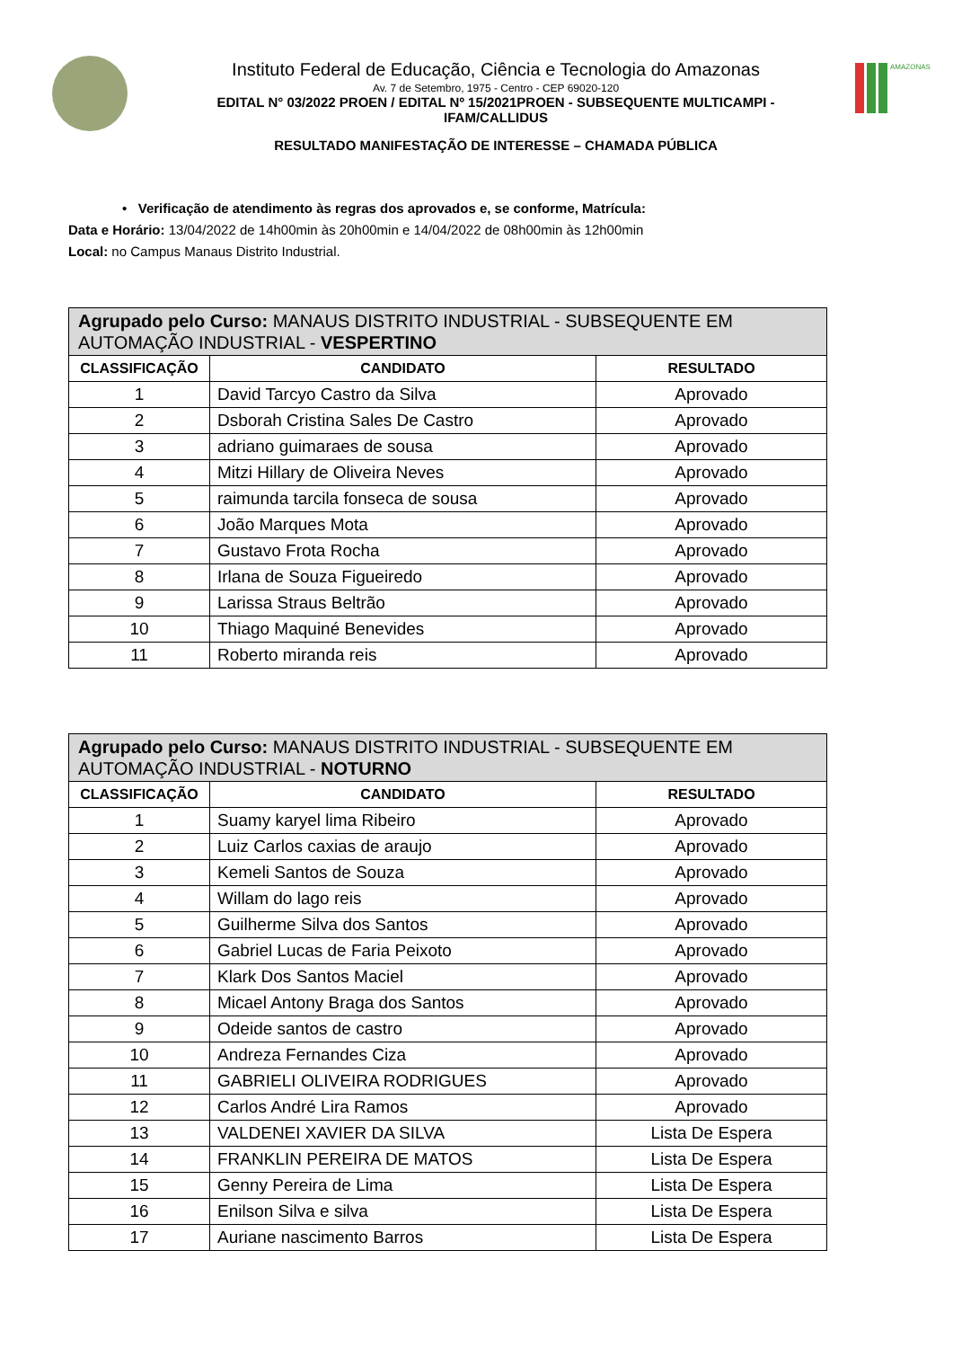Instituto Federal de Educação, Ciência e Tecnologia do Amazonas
Av. 7 de Setembro, 1975 - Centro - CEP 69020-120
EDITAL N° 03/2022 PROEN / EDITAL Nº 15/2021PROEN - SUBSEQUENTE MULTICAMPI - IFAM/CALLIDUS
RESULTADO MANIFESTAÇÃO DE INTERESSE – CHAMADA PÚBLICA
AMAZONAS
• Verificação de atendimento às regras dos aprovados e, se conforme, Matrícula:
Data e Horário: 13/04/2022 de 14h00min às 20h00min e 14/04/2022 de 08h00min às 12h00min
Local: no Campus Manaus Distrito Industrial.
| Agrupado pelo Curso: MANAUS DISTRITO INDUSTRIAL - SUBSEQUENTE EM AUTOMAÇÃO INDUSTRIAL - VESPERTINO | | |
| --- | --- | --- |
| CLASSIFICAÇÃO | CANDIDATO | RESULTADO |
| 1 | David Tarcyo Castro da Silva | Aprovado |
| 2 | Dsborah Cristina Sales De Castro | Aprovado |
| 3 | adriano guimaraes de sousa | Aprovado |
| 4 | Mitzi Hillary de Oliveira Neves | Aprovado |
| 5 | raimunda tarcila fonseca de sousa | Aprovado |
| 6 | João Marques Mota | Aprovado |
| 7 | Gustavo Frota Rocha | Aprovado |
| 8 | Irlana de Souza Figueiredo | Aprovado |
| 9 | Larissa Straus Beltrão | Aprovado |
| 10 | Thiago Maquiné Benevides | Aprovado |
| 11 | Roberto miranda reis | Aprovado |
| Agrupado pelo Curso: MANAUS DISTRITO INDUSTRIAL - SUBSEQUENTE EM AUTOMAÇÃO INDUSTRIAL - NOTURNO | | |
| --- | --- | --- |
| CLASSIFICAÇÃO | CANDIDATO | RESULTADO |
| 1 | Suamy karyel lima Ribeiro | Aprovado |
| 2 | Luiz Carlos caxias de araujo | Aprovado |
| 3 | Kemeli Santos de Souza | Aprovado |
| 4 | Willam do lago reis | Aprovado |
| 5 | Guilherme Silva dos Santos | Aprovado |
| 6 | Gabriel Lucas de Faria Peixoto | Aprovado |
| 7 | Klark Dos Santos Maciel | Aprovado |
| 8 | Micael Antony Braga dos Santos | Aprovado |
| 9 | Odeide santos de castro | Aprovado |
| 10 | Andreza Fernandes Ciza | Aprovado |
| 11 | GABRIELI OLIVEIRA RODRIGUES | Aprovado |
| 12 | Carlos André Lira Ramos | Aprovado |
| 13 | VALDENEI XAVIER DA SILVA | Lista De Espera |
| 14 | FRANKLIN PEREIRA DE MATOS | Lista De Espera |
| 15 | Genny Pereira de Lima | Lista De Espera |
| 16 | Enilson Silva e silva | Lista De Espera |
| 17 | Auriane nascimento Barros | Lista De Espera |